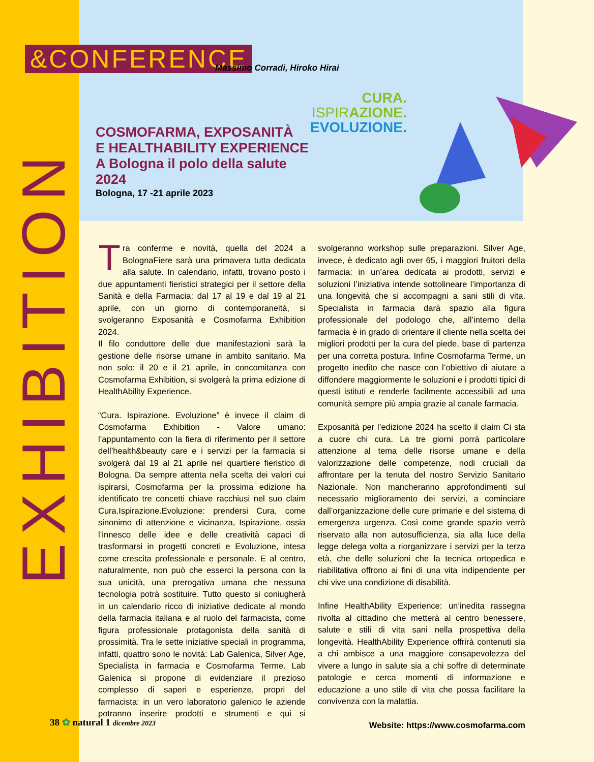EXHIBITION
&CONFERENCE Massimo Corradi, Hiroko Hirai
COSMOFARMA, EXPOSANITÀ
E HEALTHABILITY EXPERIENCE
A Bologna il polo della salute
2024
Bologna, 17 -21 aprile 2023
CURA.
ISPIR AZIONE.
EVOLUZIONE.
Tra conferme e novità, quella del 2024 a BolognaFiere sarà una primavera tutta dedicata alla salute. In calendario, infatti, trovano posto i due appuntamenti fieristici strategici per il settore della Sanità e della Farmacia: dal 17 al 19 e dal 19 al 21 aprile, con un giorno di contemporaneità, si svolgeranno Exposanità e Cosmofarma Exhibition 2024.
Il filo conduttore delle due manifestazioni sarà la gestione delle risorse umane in ambito sanitario. Ma non solo: il 20 e il 21 aprile, in concomitanza con Cosmofarma Exhibition, si svolgerà la prima edizione di HealthAbility Experience.
“Cura. Ispirazione. Evoluzione” è invece il claim di Cosmofarma Exhibition - Valore umano: l’appuntamento con la fiera di riferimento per il settore dell’health&beauty care e i servizi per la farmacia si svolgerà dal 19 al 21 aprile nel quartiere fieristico di Bologna. Da sempre attenta nella scelta dei valori cui ispirarsi, Cosmofarma per la prossima edizione ha identificato tre concetti chiave racchiusi nel suo claim Cura.Ispirazione.Evoluzione: prendersi Cura, come sinonimo di attenzione e vicinanza, Ispirazione, ossia l’innesco delle idee e delle creatività capaci di trasformarsi in progetti concreti e Evoluzione, intesa come crescita professionale e personale. E al centro, naturalmente, non può che esserci la persona con la sua unicità, una prerogativa umana che nessuna tecnologia potrà sostituire. Tutto questo si coniugherà in un calendario ricco di iniziative dedicate al mondo della farmacia italiana e al ruolo del farmacista, come figura professionale protagonista della sanità di prossimità. Tra le sette iniziative speciali in programma, infatti, quattro sono le novità: Lab Galenica, Silver Age, Specialista in farmacia e Cosmofarma Terme. Lab Galenica si propone di evidenziare il prezioso complesso di saperi e esperienze, propri del farmacista: in un vero laboratorio galenico le aziende potranno inserire prodotti e strumenti e qui si svolgeranno workshop sulle preparazioni. Silver Age, invece, è dedicato agli over 65, i maggiori fruitori della farmacia: in un’area dedicata ai prodotti, servizi e soluzioni l’iniziativa intende sottolineare l’importanza di una longevità che si accompagni a sani stili di vita. Specialista in farmacia darà spazio alla figura professionale del podologo che, all’interno della farmacia è in grado di orientare il cliente nella scelta dei migliori prodotti per la cura del piede, base di partenza per una corretta postura. Infine Cosmofarma Terme, un progetto inedito che nasce con l’obiettivo di aiutare a diffondere maggiormente le soluzioni e i prodotti tipici di questi istituti e renderle facilmente accessibili ad una comunità sempre più ampia grazie al canale farmacia.
Exposanità per l’edizione 2024 ha scelto il claim Ci sta a cuore chi cura. La tre giorni porrà particolare attenzione al tema delle risorse umane e della valorizzazione delle competenze, nodi cruciali da affrontare per la tenuta del nostro Servizio Sanitario Nazionale. Non mancheranno approfondimenti sul necessario miglioramento dei servizi, a cominciare dall’organizzazione delle cure primarie e del sistema di emergenza urgenza. Così come grande spazio verrà riservato alla non autosufficienza, sia alla luce della legge delega volta a riorganizzare i servizi per la terza età, che delle soluzioni che la tecnica ortopedica e riabilitativa offrono ai fini di una vita indipendente per chi vive una condizione di disabilità.
Infine HealthAbility Experience: un’inedita rassegna rivolta al cittadino che metterà al centro benessere, salute e stili di vita sani nella prospettiva della longevità. HealthAbility Experience offrirà contenuti sia a chi ambisce a una maggiore consapevolezza del vivere a lungo in salute sia a chi soffre di determinate patologie e cerca momenti di informazione e educazione a uno stile di vita che possa facilitare la convivenza con la malattia.
Website: https://www.cosmofarma.com
38 ✿ natural 1 dicembre 2023